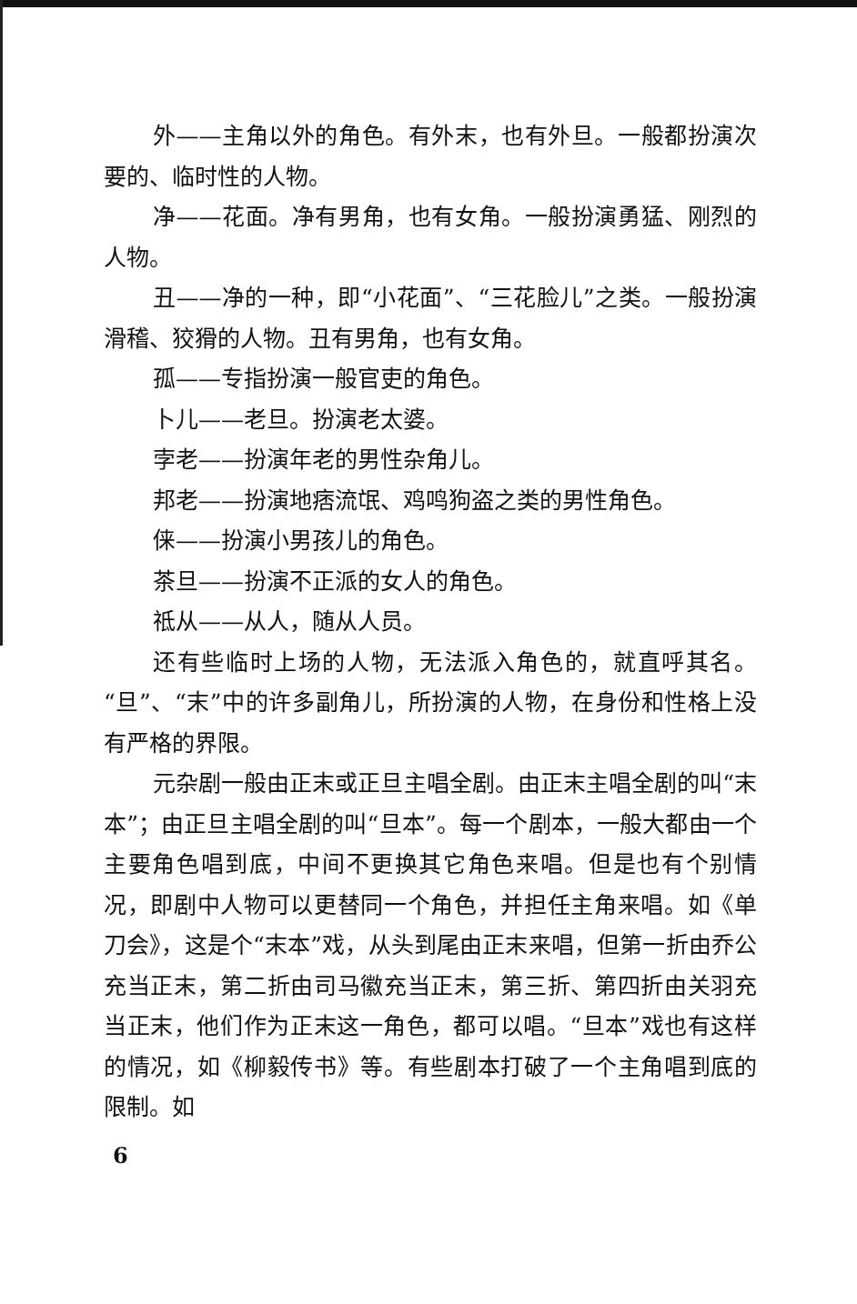外——主角以外的角色。有外末，也有外旦。一般都扮演次要的、临时性的人物。
净——花面。净有男角，也有女角。一般扮演勇猛、刚烈的人物。
丑——净的一种，即“小花面”、“三花脸儿”之类。一般扮演滑稽、狡猾的人物。丑有男角，也有女角。
孤——专指扮演一般官吏的角色。
卜儿——老旦。扮演老太婆。
孛老——扮演年老的男性杂角儿。
邦老——扮演地痞流氓、鸡鸣狗盗之类的男性角色。
俫——扮演小男孩儿的角色。
茶旦——扮演不正派的女人的角色。
祗从——从人，随从人员。
还有些临时上场的人物，无法派入角色的，就直呼其名。“旦”、“末”中的许多副角儿，所扮演的人物，在身份和性格上没有严格的界限。
元杂剧一般由正末或正旦主唱全剧。由正末主唱全剧的叫“末本”；由正旦主唱全剧的叫“旦本”。每一个剧本，一般大都由一个主要角色唱到底，中间不更换其它角色来唱。但是也有个别情况，即剧中人物可以更替同一个角色，并担任主角来唱。如《单刀会》，这是个“末本”戏，从头到尾由正末来唱，但第一折由乔公充当正末，第二折由司马徽充当正末，第三折、第四折由关羽充当正末，他们作为正末这一角色，都可以唱。“旦本”戏也有这样的情况，如《柳毅传书》等。有些剧本打破了一个主角唱到底的限制。如
6